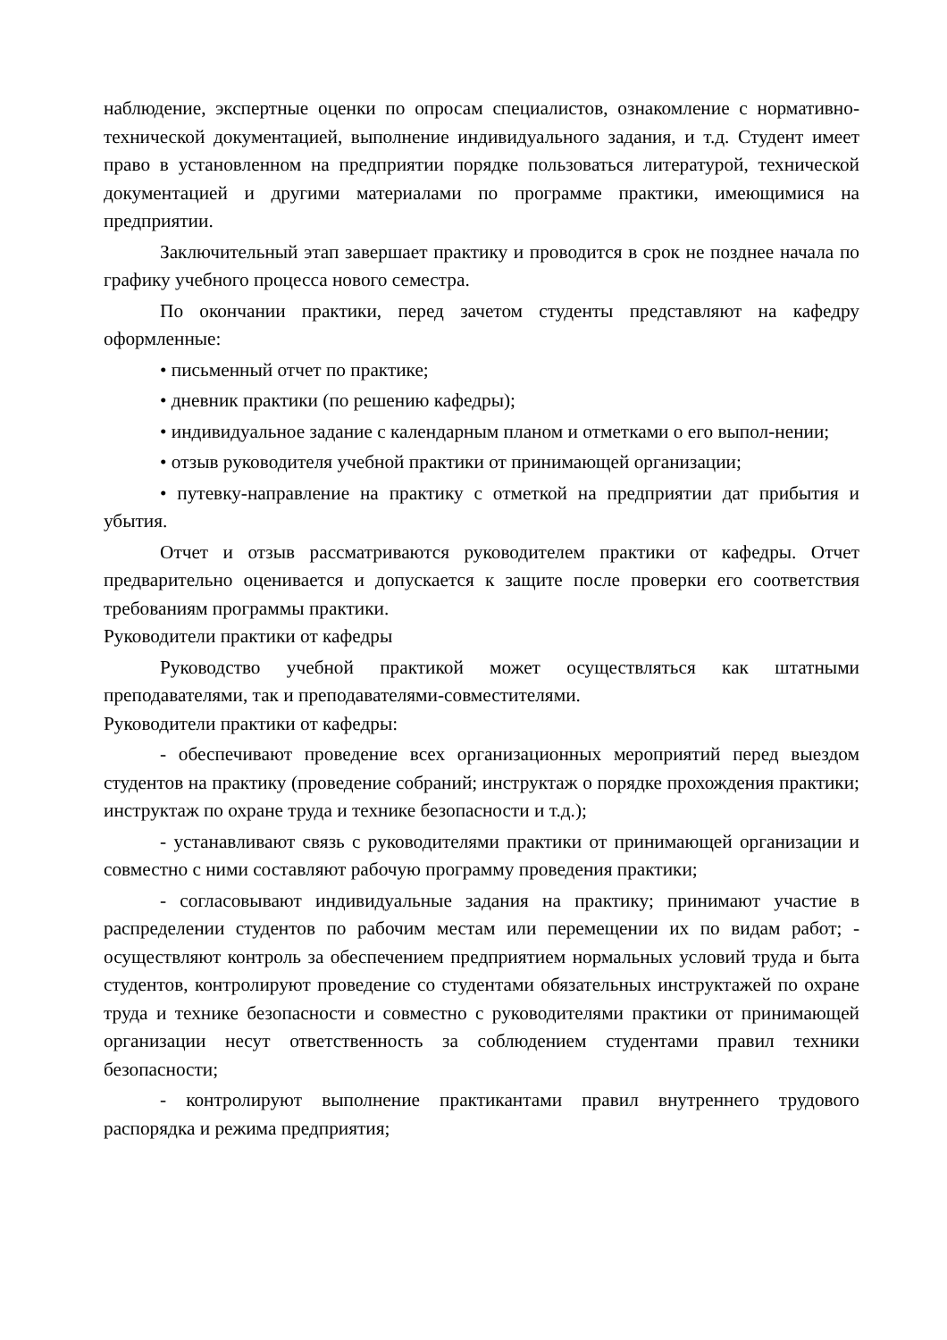наблюдение, экспертные оценки по опросам специалистов, ознакомление с нормативно-технической документацией, выполнение индивидуального задания, и т.д. Студент имеет право в установленном на предприятии порядке пользоваться литературой, технической документацией и другими материалами по программе практики, имеющимися на предприятии.
Заключительный этап завершает практику и проводится в срок не позднее начала по графику учебного процесса нового семестра.
По окончании практики, перед зачетом студенты представляют на кафедру оформленные:
• письменный отчет по практике;
• дневник практики (по решению кафедры);
• индивидуальное задание с календарным планом и отметками о его выпол-нении;
• отзыв руководителя учебной практики от принимающей организации;
• путевку-направление на практику с отметкой на предприятии дат прибытия и убытия.
Отчет и отзыв рассматриваются руководителем практики от кафедры. Отчет предварительно оценивается и допускается к защите после проверки его соответствия требованиям программы практики.
Руководители практики от кафедры
Руководство учебной практикой может осуществляться как штатными преподавателями, так и преподавателями-совместителями.
Руководители практики от кафедры:
- обеспечивают проведение всех организационных мероприятий перед выездом студентов на практику (проведение собраний; инструктаж о порядке прохождения практики; инструктаж по охране труда и технике безопасности и т.д.);
- устанавливают связь с руководителями практики от принимающей организации и совместно с ними составляют рабочую программу проведения практики;
- согласовывают индивидуальные задания на практику; принимают участие в распределении студентов по рабочим местам или перемещении их по видам работ; - осуществляют контроль за обеспечением предприятием нормальных условий труда и быта студентов, контролируют проведение со студентами обязательных инструктажей по охране труда и технике безопасности и совместно с руководителями практики от принимающей организации несут ответственность за соблюдением студентами правил техники безопасности;
- контролируют выполнение практикантами правил внутреннего трудового распорядка и режима предприятия;